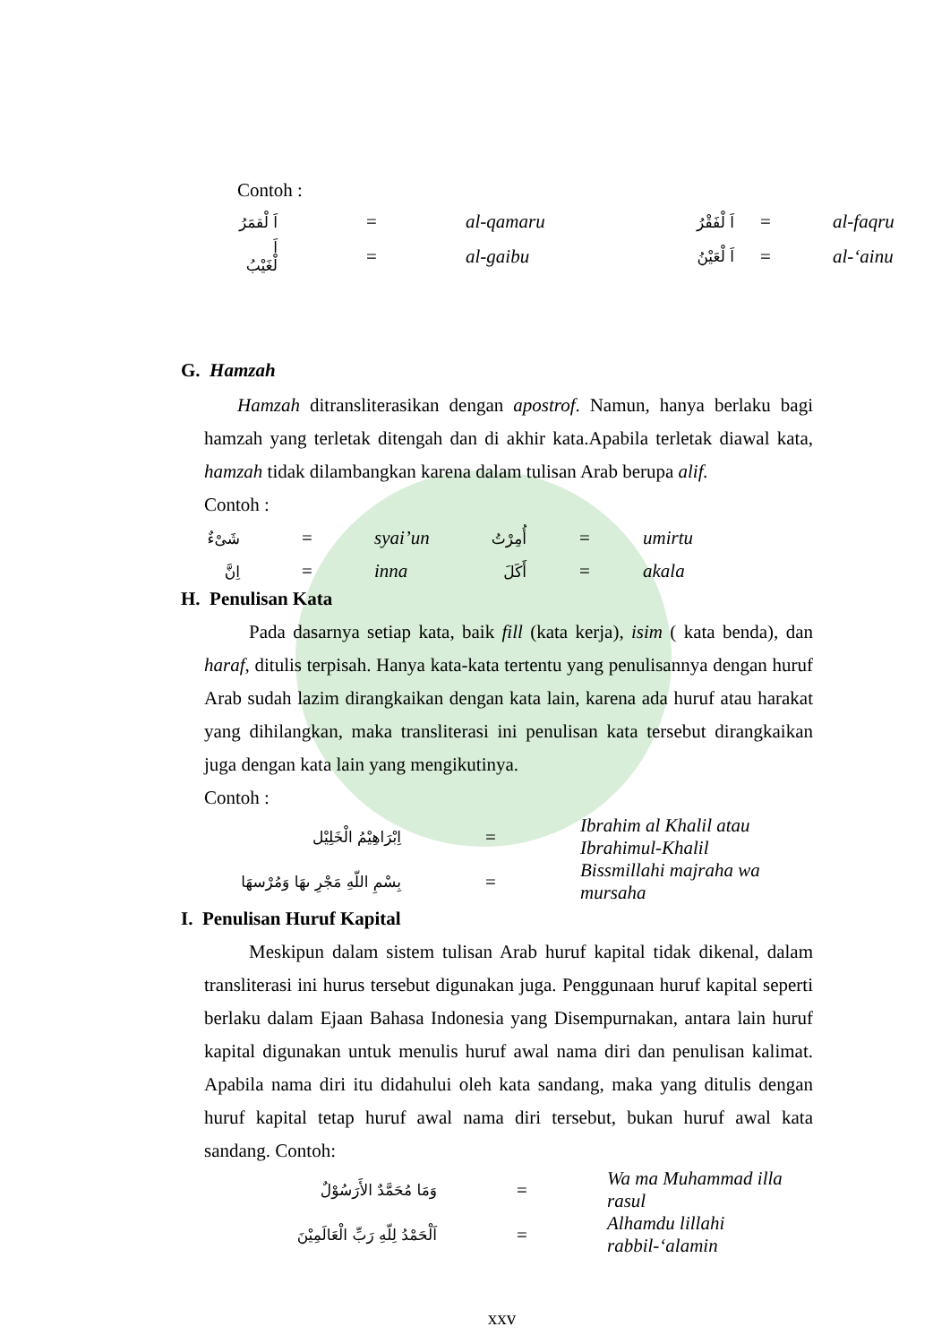Contoh :
| اَ لْقمَرُ | = | al-qamaru | اَ لْفَقْرُ | = | al-faqru |
| اَ لْغَيْبُ | = | al-gaibu | اَ لْعَيْنُ | = | al-‘ainu |
G. Hamzah
Hamzah ditransliterasikan dengan apostrof. Namun, hanya berlaku bagi hamzah yang terletak ditengah dan di akhir kata.Apabila terletak diawal kata, hamzah tidak dilambangkan karena dalam tulisan Arab berupa alif.
Contoh :
| شَىْءٌ | = | syai’un | أُمِرْتُ | = | umirtu |
| اِنَّ | = | inna | أَكَلَ | = | akala |
H. Penulisan Kata
Pada dasarnya setiap kata, baik fill (kata kerja), isim ( kata benda), dan haraf, ditulis terpisah. Hanya kata-kata tertentu yang penulisannya dengan huruf Arab sudah lazim dirangkaikan dengan kata lain, karena ada huruf atau harakat yang dihilangkan, maka transliterasi ini penulisan kata tersebut dirangkaikan juga dengan kata lain yang mengikutinya.
Contoh :
| اِبْرَاهِيْمُ الْخَلِيْل | = | Ibrahim al Khalil atau Ibrahimul-Khalil |
| بِسْمِ اللّهِ مَجْرِ ىهَا وَمُرْسهَا | = | Bissmillahi majraha wa mursaha |
I. Penulisan Huruf Kapital
Meskipun dalam sistem tulisan Arab huruf kapital tidak dikenal, dalam transliterasi ini hurus tersebut digunakan juga. Penggunaan huruf kapital seperti berlaku dalam Ejaan Bahasa Indonesia yang Disempurnakan, antara lain huruf kapital digunakan untuk menulis huruf awal nama diri dan penulisan kalimat. Apabila nama diri itu didahului oleh kata sandang, maka yang ditulis dengan huruf kapital tetap huruf awal nama diri tersebut, bukan huruf awal kata sandang. Contoh:
| وَمَا مُحَمَّدٌ الأَرَسُوْلٌ | = | Wa ma Muhammad illa rasul |
| اَلْحَمْدُ لِلّهِ رَبِّ الْعَالَمِيْنَ | = | Alhamdu lillahi rabbil-‘alamin |
xxv